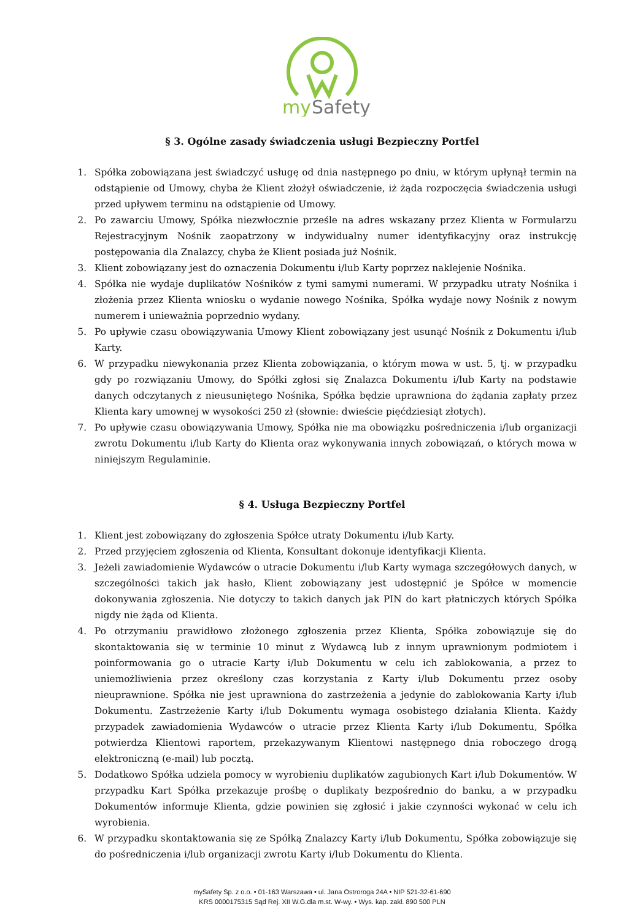my
Safety
§ 3. Ogólne zasady świadczenia usługi Bezpieczny Portfel
1. Spółka zobowiązana jest świadczyć usługę od dnia następnego po dniu, w którym upłynął termin na odstąpienie od Umowy, chyba że Klient złożył oświadczenie, iż żąda rozpoczęcia świadczenia usługi przed upływem terminu na odstąpienie od Umowy.
2. Po zawarciu Umowy, Spółka niezwłocznie prześle na adres wskazany przez Klienta w Formularzu Rejestracyjnym Nośnik zaopatrzony w indywidualny numer identyfikacyjny oraz instrukcję postępowania dla Znalazcy, chyba że Klient posiada już Nośnik.
3. Klient zobowiązany jest do oznaczenia Dokumentu i/lub Karty poprzez naklejenie Nośnika.
4. Spółka nie wydaje duplikatów Nośników z tymi samymi numerami. W przypadku utraty Nośnika i złożenia przez Klienta wniosku o wydanie nowego Nośnika, Spółka wydaje nowy Nośnik z nowym numerem i unieważnia poprzednio wydany.
5. Po upływie czasu obowiązywania Umowy Klient zobowiązany jest usunąć Nośnik z Dokumentu i/lub Karty.
6. W przypadku niewykonania przez Klienta zobowiązania, o którym mowa w ust. 5, tj. w przypadku gdy po rozwiązaniu Umowy, do Spółki zgłosi się Znalazca Dokumentu i/lub Karty na podstawie danych odczytanych z nieusuniętego Nośnika, Spółka będzie uprawniona do żądania zapłaty przez Klienta kary umownej w wysokości 250 zł (słownie: dwieście pięćdziesiąt złotych).
7. Po upływie czasu obowiązywania Umowy, Spółka nie ma obowiązku pośredniczenia i/lub organizacji zwrotu Dokumentu i/lub Karty do Klienta oraz wykonywania innych zobowiązań, o których mowa w niniejszym Regulaminie.
§ 4. Usługa Bezpieczny Portfel
1. Klient jest zobowiązany do zgłoszenia Spółce utraty Dokumentu i/lub Karty.
2. Przed przyjęciem zgłoszenia od Klienta, Konsultant dokonuje identyfikacji Klienta.
3. Jeżeli zawiadomienie Wydawców o utracie Dokumentu i/lub Karty wymaga szczegółowych danych, w szczególności takich jak hasło, Klient zobowiązany jest udostępnić je Spółce w momencie dokonywania zgłoszenia. Nie dotyczy to takich danych jak PIN do kart płatniczych których Spółka nigdy nie żąda od Klienta.
4. Po otrzymaniu prawidłowo złożonego zgłoszenia przez Klienta, Spółka zobowiązuje się do skontaktowania się w terminie 10 minut z Wydawcą lub z innym uprawnionym podmiotem i poinformowania go o utracie Karty i/lub Dokumentu w celu ich zablokowania, a przez to uniemożliwienia przez określony czas korzystania z Karty i/lub Dokumentu przez osoby nieuprawnione. Spółka nie jest uprawniona do zastrzeżenia a jedynie do zablokowania Karty i/lub Dokumentu. Zastrzeżenie Karty i/lub Dokumentu wymaga osobistego działania Klienta. Każdy przypadek zawiadomienia Wydawców o utracie przez Klienta Karty i/lub Dokumentu, Spółka potwierdza Klientowi raportem, przekazywanym Klientowi następnego dnia roboczego drogą elektroniczną (e-mail) lub pocztą.
5. Dodatkowo Spółka udziela pomocy w wyrobieniu duplikatów zagubionych Kart i/lub Dokumentów. W przypadku Kart Spółka przekazuje prośbę o duplikaty bezpośrednio do banku, a w przypadku Dokumentów informuje Klienta, gdzie powinien się zgłosić i jakie czynności wykonać w celu ich wyrobienia.
6. W przypadku skontaktowania się ze Spółką Znalazcy Karty i/lub Dokumentu, Spółka zobowiązuje się do pośredniczenia i/lub organizacji zwrotu Karty i/lub Dokumentu do Klienta.
mySafety Sp. z o.o. • 01-163 Warszawa • ul. Jana Ostroroga 24A • NIP 521-32-61-690
KRS 0000175315 Sąd Rej. XII W.G.dla m.st. W-wy. • Wys. kap. zakł. 890 500 PLN